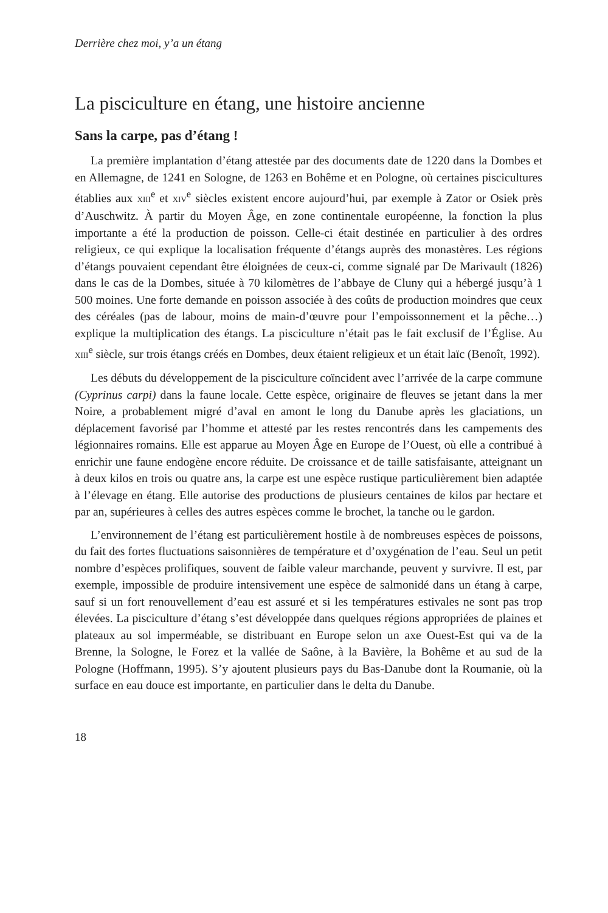Derrière chez moi, y’a un étang
La pisciculture en étang, une histoire ancienne
Sans la carpe, pas d’étang !
La première implantation d’étang attestée par des documents date de 1220 dans la Dombes et en Allemagne, de 1241 en Sologne, de 1263 en Bohême et en Pologne, où certaines piscicultures établies aux XIII<sup>e</sup> et XIV<sup>e</sup> siècles existent encore aujourd’hui, par exemple à Zator or Osiek près d’Auschwitz. À partir du Moyen Âge, en zone continentale européenne, la fonction la plus importante a été la production de poisson. Celle-ci était destinée en particulier à des ordres religieux, ce qui explique la localisation fréquente d’étangs auprès des monastères. Les régions d’étangs pouvaient cependant être éloignées de ceux-ci, comme signalé par De Marivault (1826) dans le cas de la Dombes, située à 70 kilomètres de l’abbaye de Cluny qui a hébergé jusqu’à 1 500 moines. Une forte demande en poisson associée à des coûts de production moindres que ceux des céréales (pas de labour, moins de main-d’œuvre pour l’empoissonnement et la pêche…) explique la multiplication des étangs. La pisciculture n’était pas le fait exclusif de l’Église. Au XIII<sup>e</sup> siècle, sur trois étangs créés en Dombes, deux étaient religieux et un était laïc (Benoît, 1992).
Les débuts du développement de la pisciculture coïncident avec l’arrivée de la carpe commune (Cyprinus carpi) dans la faune locale. Cette espèce, originaire de fleuves se jetant dans la mer Noire, a probablement migré d’aval en amont le long du Danube après les glaciations, un déplacement favorisé par l’homme et attesté par les restes rencontrés dans les campements des légionnaires romains. Elle est apparue au Moyen Âge en Europe de l’Ouest, où elle a contribué à enrichir une faune endogène encore réduite. De croissance et de taille satisfaisante, atteignant un à deux kilos en trois ou quatre ans, la carpe est une espèce rustique particulièrement bien adaptée à l’élevage en étang. Elle autorise des productions de plusieurs centaines de kilos par hectare et par an, supérieures à celles des autres espèces comme le brochet, la tanche ou le gardon.
L’environnement de l’étang est particulièrement hostile à de nombreuses espèces de poissons, du fait des fortes fluctuations saisonnières de température et d’oxygénation de l’eau. Seul un petit nombre d’espèces prolifiques, souvent de faible valeur marchande, peuvent y survivre. Il est, par exemple, impossible de produire intensivement une espèce de salmonidé dans un étang à carpe, sauf si un fort renouvellement d’eau est assuré et si les températures estivales ne sont pas trop élevées. La pisciculture d’étang s’est développée dans quelques régions appropriées de plaines et plateaux au sol imperméable, se distribuant en Europe selon un axe Ouest-Est qui va de la Brenne, la Sologne, le Forez et la vallée de Saône, à la Bavière, la Bohême et au sud de la Pologne (Hoffmann, 1995). S’y ajoutent plusieurs pays du Bas-Danube dont la Roumanie, où la surface en eau douce est importante, en particulier dans le delta du Danube.
18